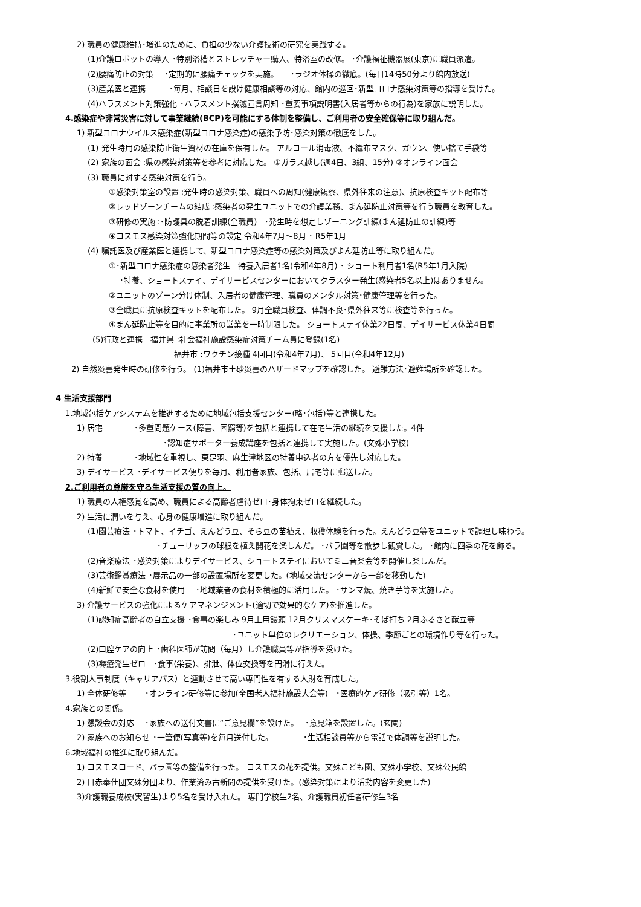2) 職員の健康維持･増進のために、負担の少ない介護技術の研究を実践する。
(1)介護ロボットの導入 ･特別浴槽とストレッチャー購入、特浴室の改修。 ･介護福祉機器展(東京)に職員派遣。
(2)腰痛防止の対策　 ･定期的に腰痛チェックを実施。　　･ラジオ体操の徹底。(毎日14時50分より館内放送)
(3)産業医と連携　　　･毎月、相談日を設け健康相談等の対応、館内の巡回･新型コロナ感染対策等の指導を受けた。
(4)ハラスメント対策強化 ･ハラスメント撲滅宣言周知 ･重要事項説明書(入居者等からの行為)を家族に説明した。
4.感染症や非常災害に対して事業継続(BCP)を可能にする体制を整備し、ご利用者の安全確保等に取り組んだ。
1) 新型コロナウイルス感染症(新型コロナ感染症)の感染予防･感染対策の徹底をした。
(1) 発生時用の感染防止衛生資材の在庫を保有した。 アルコール消毒液、不織布マスク、ガウン、使い捨て手袋等
(2) 家族の面会 :県の感染対策等を参考に対応した。 ①ガラス越し(週4日、3組、15分) ②オンライン面会
(3) 職員に対する感染対策を行う。
①感染対策室の設置 :発生時の感染対策、職員への周知(健康観察、県外往来の注意)、抗原検査キット配布等
②レッドゾーンチームの結成 :感染者の発生ユニットでの介護業務、まん延防止対策等を行う職員を教育した。
③研修の実施 :･防護具の脱着訓練(全職員)　･発生時を想定しゾーニング訓練(まん延防止の訓練)等
④コスモス感染対策強化期間等の設定 令和4年7月～8月 ･ R5年1月
(4) 嘱託医及び産業医と連携して、新型コロナ感染症等の感染対策及びまん延防止等に取り組んだ。
①･新型コロナ感染症の感染者発生　特養入居者1名(令和4年8月) ･ ショート利用者1名(R5年1月入院)
･特養、ショートステイ、デイサービスセンターにおいてクラスター発生(感染者5名以上)はありません。
②ユニットのゾーン分け体制、入居者の健康管理、職員のメンタル対策･健康管理等を行った。
③全職員に抗原検査キットを配布した。 9月全職員検査、体調不良･県外往来等に検査等を行った。
④まん延防止等を目的に事業所の営業を一時制限した。 ショートステイ休業22日間、デイサービス休業4日間
(5)行政と連携　福井県 :社会福祉施設感染症対策チーム員に登録(1名)
福井市 :ワクチン接種 4回目(令和4年7月)、 5回目(令和4年12月)
2) 自然災害発生時の研修を行う。 (1)福井市土砂災害のハザードマップを確認した。 避難方法･避難場所を確認した。
4 生活支援部門
1.地域包括ケアシステムを推進するために地域包括支援センター(略･包括)等と連携した。
1) 居宅　　　　･多重問題ケース(障害、困窮等)を包括と連携して在宅生活の継続を支援した。4件
･認知症サポーター養成講座を包括と連携して実施した。(文殊小学校)
2) 特養　　　　･地域性を重視し、東足羽、麻生津地区の特養申込者の方を優先し対応した。
3) デイサービス ･デイサービス便りを毎月、利用者家族、包括、居宅等に郵送した。
2.ご利用者の尊厳を守る生活支援の質の向上。
1) 職員の人権感覚を高め、職員による高齢者虐待ゼロ･身体拘束ゼロを継続した。
2) 生活に潤いを与え、心身の健康増進に取り組んだ。
(1)園芸療法 ･トマト、イチゴ、えんどう豆、そら豆の苗植え、収穫体験を行った。えんどう豆等をユニットで調理し味わう。
･チューリップの球根を植え開花を楽しんだ。 ･バラ園等を散歩し観賞した。 ･館内に四季の花を飾る。
(2)音楽療法 ･感染対策によりデイサービス、ショートステイにおいてミニ音楽会等を開催し楽しんだ。
(3)芸術鑑賞療法 ･展示品の一部の設置場所を変更した。(地域交流センターから一部を移動した)
(4)新鮮で安全な食材を使用　 ･地域業者の食材を積極的に活用した。 ･サンマ焼、焼き芋等を実施した。
3) 介護サービスの強化によるケアマネンジメント(適切で効果的なケア)を推進した。
(1)認知症高齢者の自立支援 ･食事の楽しみ 9月上用饅頭 12月クリスマスケーキ･そば打ち 2月ふるさと献立等
･ユニット単位のレクリエーション、体操、季節ごとの環境作り等を行った。
(2)口腔ケアの向上 ･歯科医師が訪問（毎月）し介護職員等が指導を受けた。
(3)褥瘡発生ゼロ　･食事(栄養)、排泄、体位交換等を円滑に行えた。
3.役割人事制度（キャリアパス）と連動させて高い専門性を有する人財を育成した。
1) 全体研修等　　 ･オンライン研修等に参加(全国老人福祉施設大会等)　･医療的ケア研修（吸引等）1名。
4.家族との関係。
1) 懇談会の対応　 ･家族への送付文書に“ご意見欄”を設けた。　 ･意見箱を設置した。(玄関)
2) 家族へのお知らせ ･一筆便(写真等)を毎月送付した。　　　　 ･生活相談員等から電話で体調等を説明した。
6.地域福祉の推進に取り組んだ。
1) コスモスロード、バラ園等の整備を行った。 コスモスの花を提供。文殊こども園、文殊小学校、文殊公民館
2) 日赤奉仕団文殊分団より、作業済み古新聞の提供を受けた。(感染対策により活動内容を変更した)
3)介護職養成校(実習生)より5名を受け入れた。 専門学校生2名、介護職員初任者研修生3名